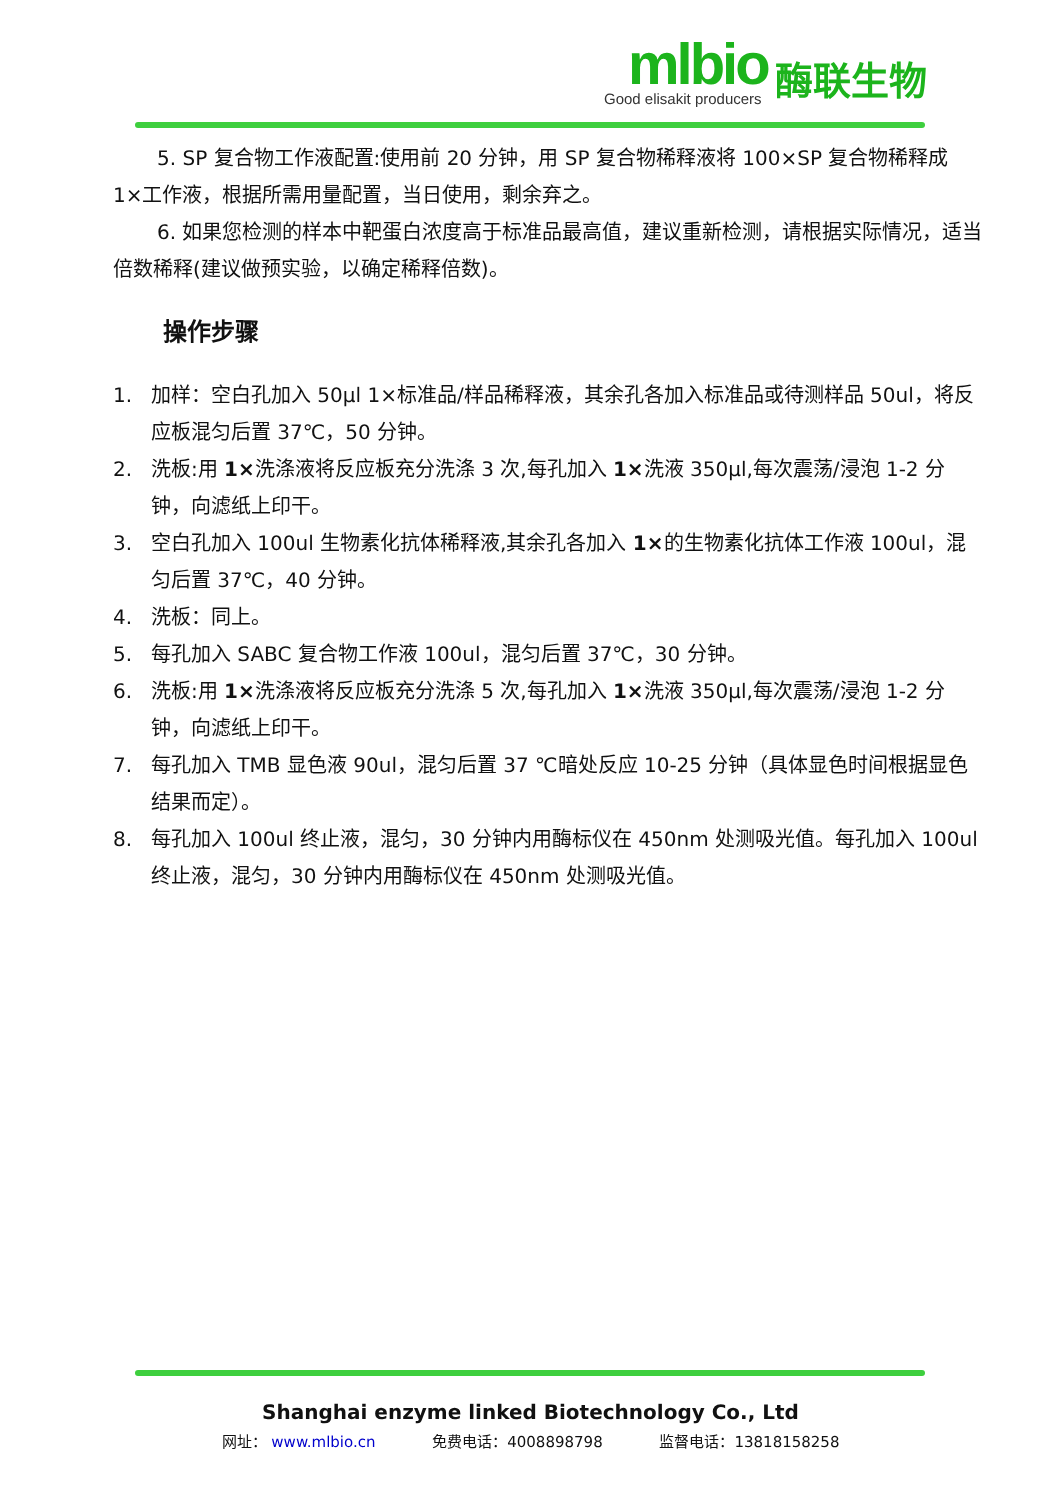mlbio
Good elisakit producers
酶联生物
5. SP 复合物工作液配置:使用前 20 分钟，用 SP 复合物稀释液将 100×SP 复合物稀释成 1×工作液，根据所需用量配置，当日使用，剩余弃之。
6. 如果您检测的样本中靶蛋白浓度高于标准品最高值，建议重新检测，请根据实际情况，适当倍数稀释(建议做预实验，以确定稀释倍数)。
操作步骤
1. 加样：空白孔加入 50μl 1×标准品/样品稀释液，其余孔各加入标准品或待测样品 50ul，将反应板混匀后置 37℃，50 分钟。
2. 洗板:用 1×洗涤液将反应板充分洗涤 3 次,每孔加入 1×洗液 350μl,每次震荡/浸泡 1-2 分钟，向滤纸上印干。
3. 空白孔加入 100ul 生物素化抗体稀释液,其余孔各加入 1×的生物素化抗体工作液 100ul，混匀后置 37℃，40 分钟。
4. 洗板：同上。
5. 每孔加入 SABC 复合物工作液 100ul，混匀后置 37℃，30 分钟。
6. 洗板:用 1×洗涤液将反应板充分洗涤 5 次,每孔加入 1×洗液 350μl,每次震荡/浸泡 1-2 分钟，向滤纸上印干。
7. 每孔加入 TMB 显色液 90ul，混匀后置 37 ℃暗处反应 10-25 分钟（具体显色时间根据显色结果而定）。
8. 每孔加入 100ul 终止液，混匀，30 分钟内用酶标仪在 450nm 处测吸光值。每孔加入 100ul 终止液，混匀，30 分钟内用酶标仪在 450nm 处测吸光值。
Shanghai enzyme linked Biotechnology Co., Ltd
网址： www.mlbio.cn 免费电话：4008898798 监督电话：13818158258